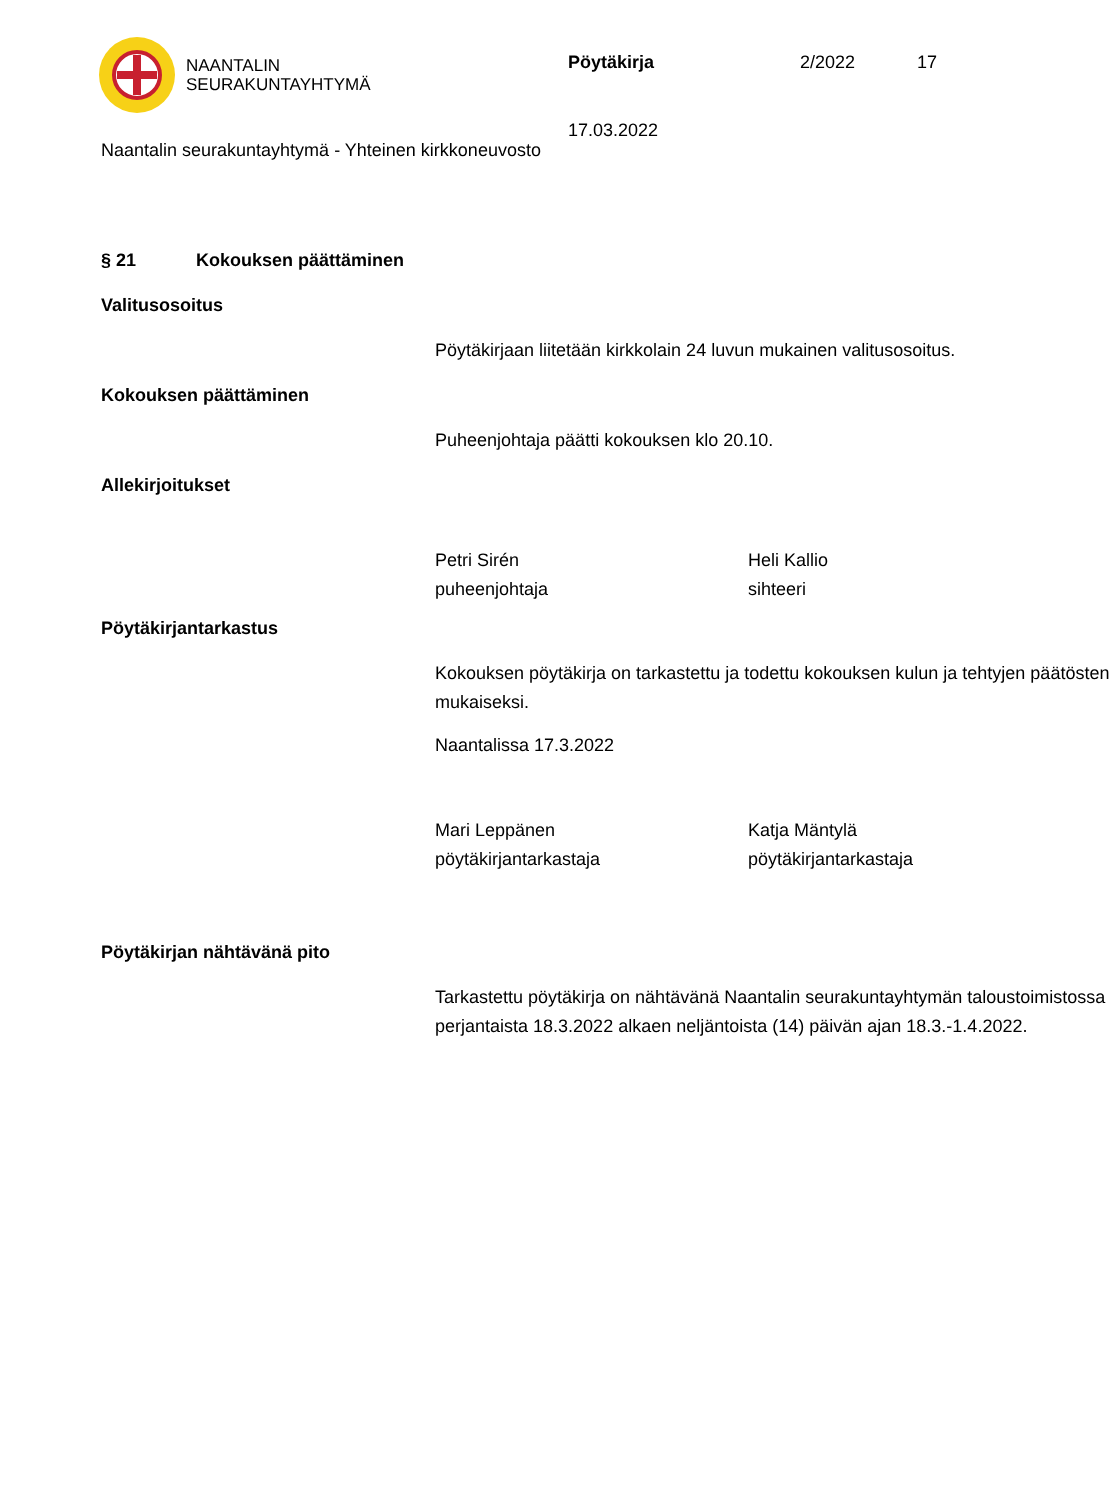NAANTALIN
SEURAKUNTAYHTYMÄ
Pöytäkirja 2/2022 17
17.03.2022
Naantalin seurakuntayhtymä - Yhteinen kirkkoneuvosto
§ 21 Kokouksen päättäminen
Valitusosoitus
Pöytäkirjaan liitetään kirkkolain 24 luvun mukainen valitusosoitus.
Kokouksen päättäminen
Puheenjohtaja päätti kokouksen klo 20.10.
Allekirjoitukset
Petri Sirén
puheenjohtaja
Heli Kallio
sihteeri
Pöytäkirjantarkastus
Kokouksen pöytäkirja on tarkastettu ja todettu kokouksen kulun ja tehtyjen päätösten mukaiseksi.
Naantalissa 17.3.2022
Mari Leppänen
pöytäkirjantarkastaja
Katja Mäntylä
pöytäkirjantarkastaja
Pöytäkirjan nähtävänä pito
Tarkastettu pöytäkirja on nähtävänä Naantalin seurakuntayhtymän taloustoimistossa perjantaista 18.3.2022 alkaen neljäntoista (14) päivän ajan 18.3.-1.4.2022.